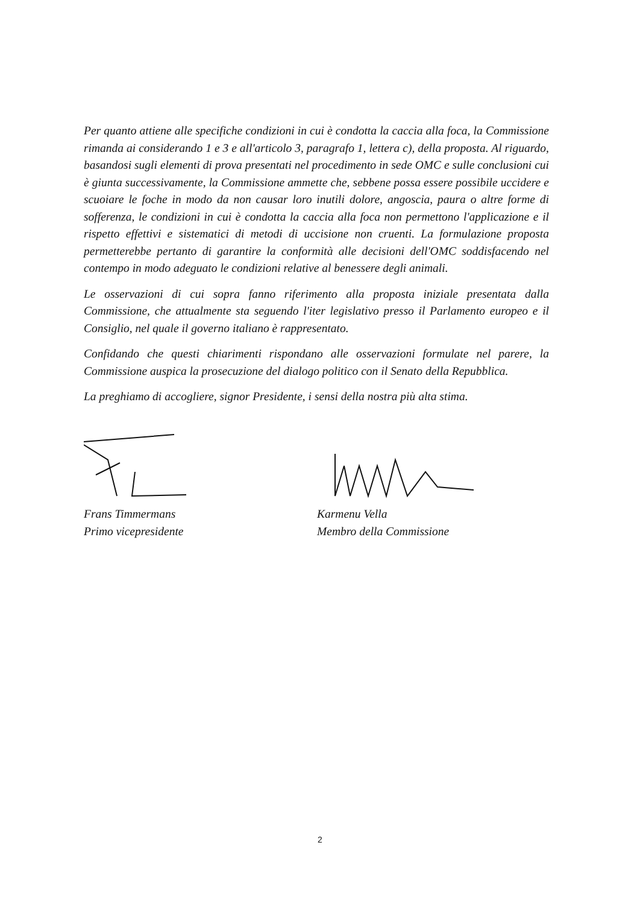Per quanto attiene alle specifiche condizioni in cui è condotta la caccia alla foca, la Commissione rimanda ai considerando 1 e 3 e all'articolo 3, paragrafo 1, lettera c), della proposta. Al riguardo, basandosi sugli elementi di prova presentati nel procedimento in sede OMC e sulle conclusioni cui è giunta successivamente, la Commissione ammette che, sebbene possa essere possibile uccidere e scuoiare le foche in modo da non causar loro inutili dolore, angoscia, paura o altre forme di sofferenza, le condizioni in cui è condotta la caccia alla foca non permettono l'applicazione e il rispetto effettivi e sistematici di metodi di uccisione non cruenti. La formulazione proposta permetterebbe pertanto di garantire la conformità alle decisioni dell'OMC soddisfacendo nel contempo in modo adeguato le condizioni relative al benessere degli animali.
Le osservazioni di cui sopra fanno riferimento alla proposta iniziale presentata dalla Commissione, che attualmente sta seguendo l'iter legislativo presso il Parlamento europeo e il Consiglio, nel quale il governo italiano è rappresentato.
Confidando che questi chiarimenti rispondano alle osservazioni formulate nel parere, la Commissione auspica la prosecuzione del dialogo politico con il Senato della Repubblica.
La preghiamo di accogliere, signor Presidente, i sensi della nostra più alta stima.
Frans Timmermans
Primo vicepresidente
Karmenu Vella
Membro della Commissione
2